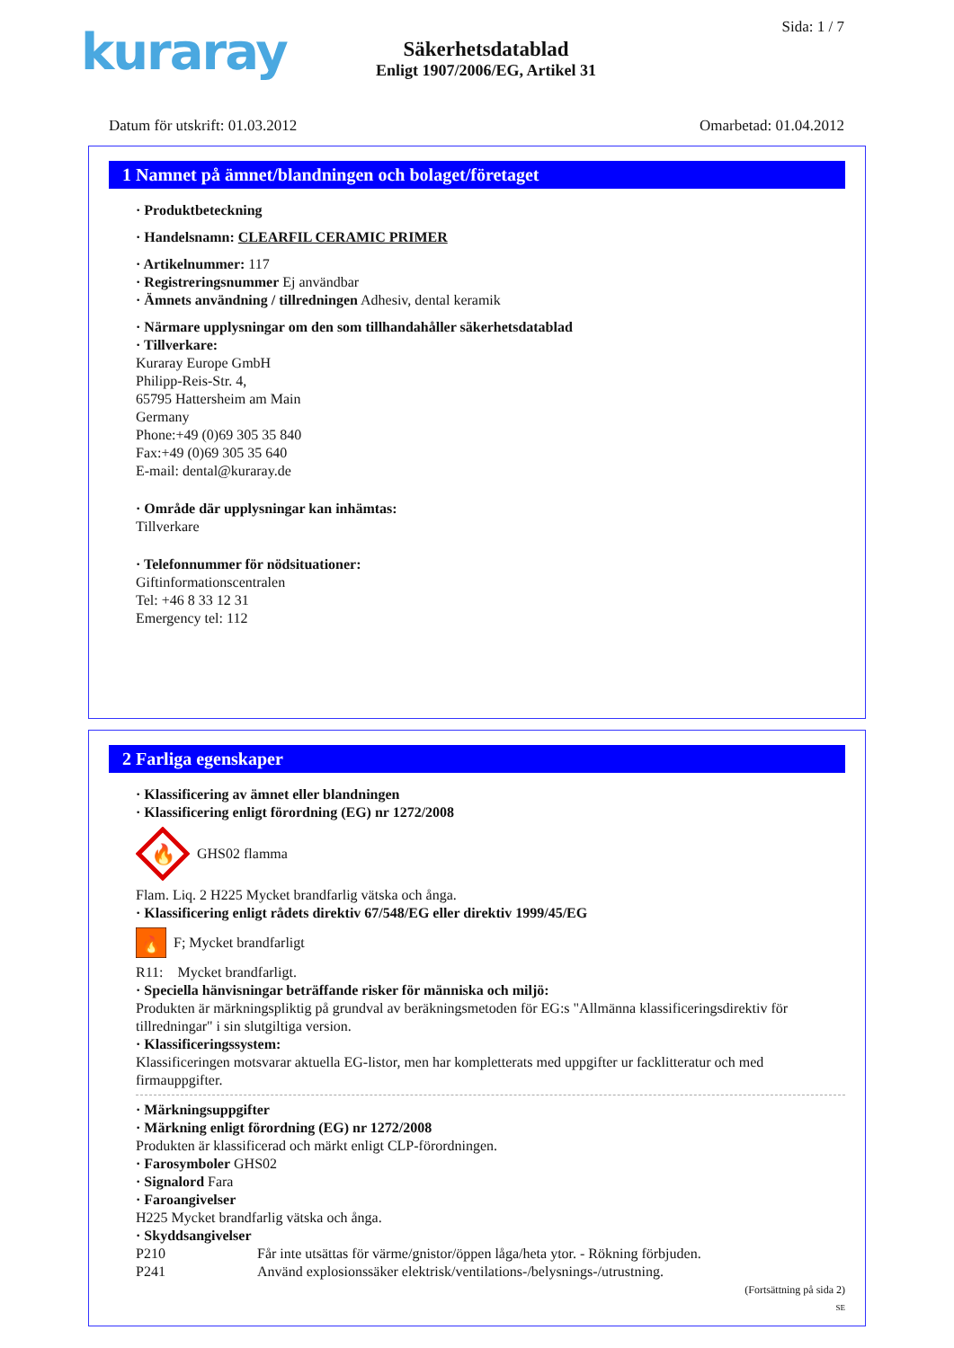kuraray Sida: 1 / 7
Säkerhetsdatablad
Enligt 1907/2006/EG, Artikel 31
Datum för utskrift: 01.03.2012 Omarbetad: 01.04.2012
1 Namnet på ämnet/blandningen och bolaget/företaget
· Produktbeteckning
· Handelsnamn: CLEARFIL CERAMIC PRIMER
· Artikelnummer: 117
· Registreringsnummer Ej användbar
· Ämnets användning / tillredningen Adhesiv, dental keramik
· Närmare upplysningar om den som tillhandahåller säkerhetsdatablad
· Tillverkare:
Kuraray Europe GmbH
Philipp-Reis-Str. 4,
65795 Hattersheim am Main
Germany
Phone:+49 (0)69 305 35 840
Fax:+49 (0)69 305 35 640
E-mail: dental@kuraray.de
· Område där upplysningar kan inhämtas:
Tillverkare
· Telefonnummer för nödsituationer:
Giftinformationscentralen
Tel: +46 8 33 12 31
Emergency tel: 112
2 Farliga egenskaper
· Klassificering av ämnet eller blandningen
· Klassificering enligt förordning (EG) nr 1272/2008
🔥
GHS02 flamma
Flam. Liq. 2 H225 Mycket brandfarlig vätska och ånga.
· Klassificering enligt rådets direktiv 67/548/EG eller direktiv 1999/45/EG
🔥
F; Mycket brandfarligt
R11: Mycket brandfarligt.
· Speciella hänvisningar beträffande risker för människa och miljö:
Produkten är märkningspliktig på grundval av beräkningsmetoden för EG:s "Allmänna klassificeringsdirektiv för tillredningar" i sin slutgiltiga version.
· Klassificeringssystem:
Klassificeringen motsvarar aktuella EG-listor, men har kompletterats med uppgifter ur facklitteratur och med firmauppgifter.
· Märkningsuppgifter
· Märkning enligt förordning (EG) nr 1272/2008
Produkten är klassificerad och märkt enligt CLP-förordningen.
· Farosymboler GHS02
· Signalord Fara
· Faroangivelser
H225 Mycket brandfarlig vätska och ånga.
· Skyddsangivelser
P210 Får inte utsättas för värme/gnistor/öppen låga/heta ytor. - Rökning förbjuden.
P241 Använd explosionssäker elektrisk/ventilations-/belysnings-/utrustning.
(Fortsättning på sida 2)
SE